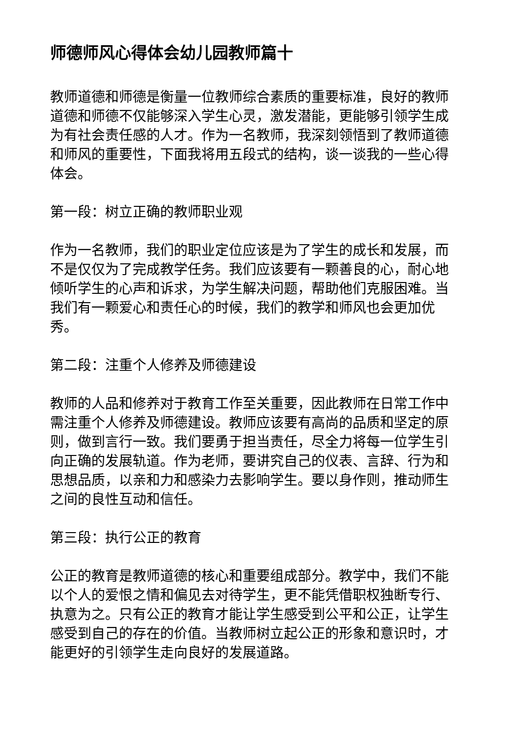师德师风心得体会幼儿园教师篇十
教师道德和师德是衡量一位教师综合素质的重要标准，良好的教师道德和师德不仅能够深入学生心灵，激发潜能，更能够引领学生成为有社会责任感的人才。作为一名教师，我深刻领悟到了教师道德和师风的重要性，下面我将用五段式的结构，谈一谈我的一些心得体会。
第一段：树立正确的教师职业观
作为一名教师，我们的职业定位应该是为了学生的成长和发展，而不是仅仅为了完成教学任务。我们应该要有一颗善良的心，耐心地倾听学生的心声和诉求，为学生解决问题，帮助他们克服困难。当我们有一颗爱心和责任心的时候，我们的教学和师风也会更加优秀。
第二段：注重个人修养及师德建设
教师的人品和修养对于教育工作至关重要，因此教师在日常工作中需注重个人修养及师德建设。教师应该要有高尚的品质和坚定的原则，做到言行一致。我们要勇于担当责任，尽全力将每一位学生引向正确的发展轨道。作为老师，要讲究自己的仪表、言辞、行为和思想品质，以亲和力和感染力去影响学生。要以身作则，推动师生之间的良性互动和信任。
第三段：执行公正的教育
公正的教育是教师道德的核心和重要组成部分。教学中，我们不能以个人的爱恨之情和偏见去对待学生，更不能凭借职权独断专行、执意为之。只有公正的教育才能让学生感受到公平和公正，让学生感受到自己的存在的价值。当教师树立起公正的形象和意识时，才能更好的引领学生走向良好的发展道路。